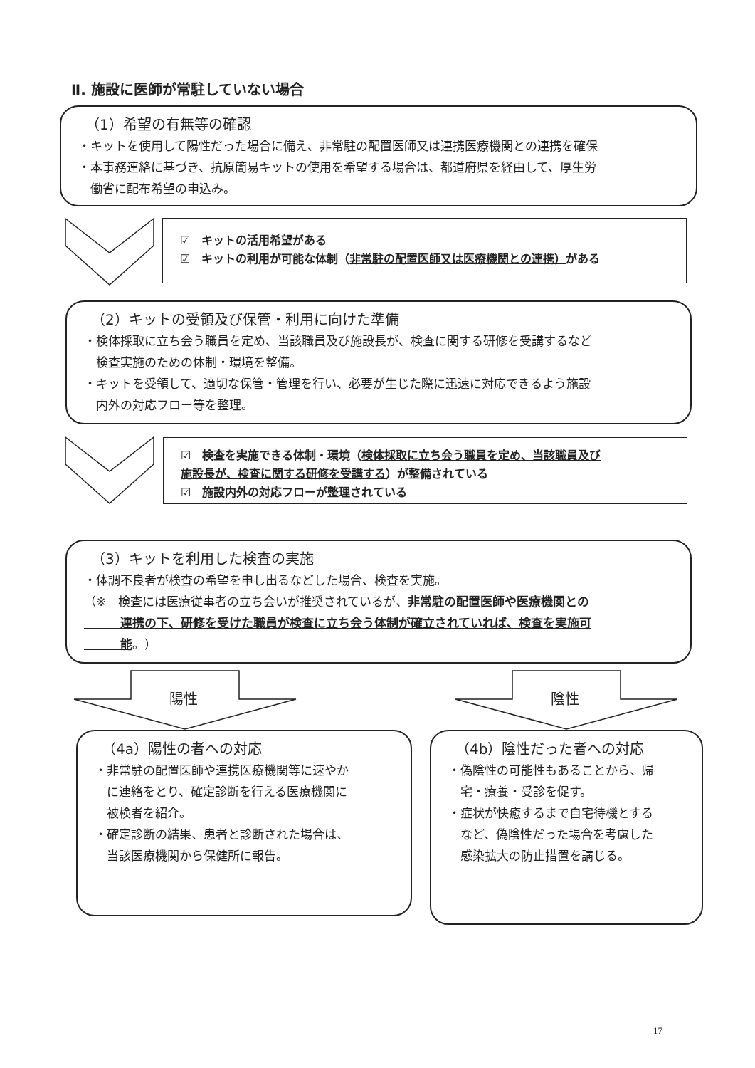Ⅱ. 施設に医師が常駐していない場合
（1）希望の有無等の確認
・キットを使用して陽性だった場合に備え、非常駐の配置医師又は連携医療機関との連携を確保
・本事務連絡に基づき、抗原簡易キットの使用を希望する場合は、都道府県を経由して、厚生労
　働省に配布希望の申込み。
☑　キットの活用希望がある
☑　キットの利用が可能な体制（非常駐の配置医師又は医療機関との連携）がある
（2）キットの受領及び保管・利用に向けた準備
・検体採取に立ち会う職員を定め、当該職員及び施設長が、検査に関する研修を受講するなど
　検査実施のための体制・環境を整備。
・キットを受領して、適切な保管・管理を行い、必要が生じた際に迅速に対応できるよう施設
　内外の対応フロー等を整理。
☑　検査を実施できる体制・環境（検体採取に立ち会う職員を定め、当該職員及び
施設長が、検査に関する研修を受講する）が整備されている
☑　施設内外の対応フローが整理されている
（3）キットを利用した検査の実施
・体調不良者が検査の希望を申し出るなどした場合、検査を実施。
（※　検査には医療従事者の立ち会いが推奨されているが、非常駐の配置医師や医療機関との
　　　連携の下、研修を受けた職員が検査に立ち会う体制が確立されていれば、検査を実施可
　　　能。）
陽性 陰性
（4a）陽性の者への対応
・非常駐の配置医師や連携医療機関等に速やか
　に連絡をとり、確定診断を行える医療機関に
　被検者を紹介。
・確定診断の結果、患者と診断された場合は、
　当該医療機関から保健所に報告。
（4b）陰性だった者への対応
・偽陰性の可能性もあることから、帰
　宅・療養・受診を促す。
・症状が快癒するまで自宅待機とする
　など、偽陰性だった場合を考慮した
　感染拡大の防止措置を講じる。
17